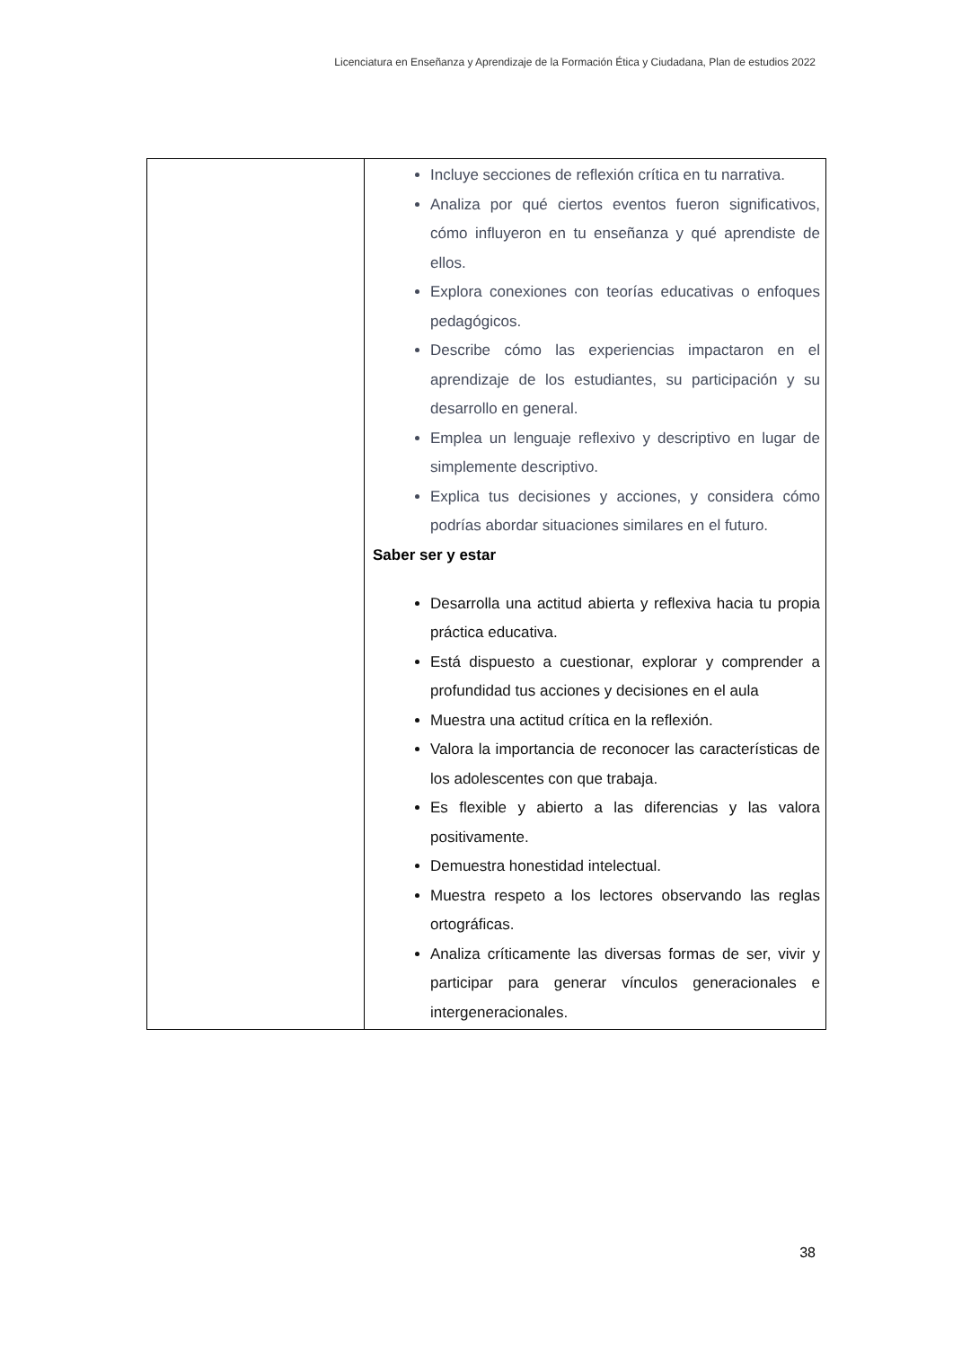Licenciatura en Enseñanza y Aprendizaje de la Formación Ética y Ciudadana, Plan de estudios 2022
| | Incluye secciones de reflexión crítica en tu narrativa. Analiza por qué ciertos eventos fueron significativos, cómo influyeron en tu enseñanza y qué aprendiste de ellos. Explora conexiones con teorías educativas o enfoques pedagógicos. Describe cómo las experiencias impactaron en el aprendizaje de los estudiantes, su participación y su desarrollo en general. Emplea un lenguaje reflexivo y descriptivo en lugar de simplemente descriptivo. Explica tus decisiones y acciones, y considera cómo podrías abordar situaciones similares en el futuro. Saber ser y estar Desarrolla una actitud abierta y reflexiva hacia tu propia práctica educativa. Está dispuesto a cuestionar, explorar y comprender a profundidad tus acciones y decisiones en el aula Muestra una actitud crítica en la reflexión. Valora la importancia de reconocer las características de los adolescentes con que trabaja. Es flexible y abierto a las diferencias y las valora positivamente. Demuestra honestidad intelectual. Muestra respeto a los lectores observando las reglas ortográficas. Analiza críticamente las diversas formas de ser, vivir y participar para generar vínculos generacionales e intergeneracionales. |
38